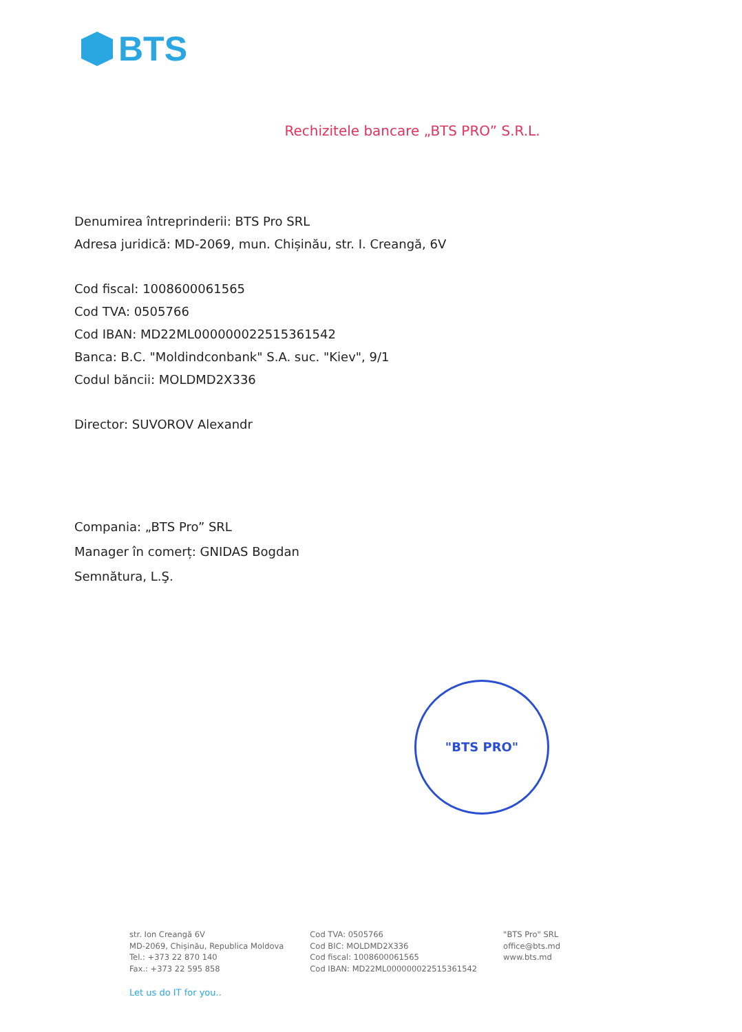BTS
Rechizitele bancare „BTS PRO” S.R.L.
Denumirea întreprinderii: BTS Pro SRL
Adresa juridică: MD-2069, mun. Chișinău, str. I. Creangă, 6V
Cod fiscal: 1008600061565
Cod TVA: 0505766
Cod IBAN: MD22ML000000022515361542
Banca: B.C. "Moldindconbank" S.A. suc. "Kiev", 9/1
Codul băncii: MOLDMD2X336
Director: SUVOROV Alexandr
Compania: „BTS Pro” SRL
Manager în comerț: GNIDAS Bogdan
Semnătura, L.Ş.
"BTS PRO"
str. Ion Creangă 6V
MD-2069, Chișinău, Republica Moldova
Tel.: +373 22 870 140
Fax.: +373 22 595 858
Cod TVA: 0505766
Cod BIC: MOLDMD2X336
Cod fiscal: 1008600061565
Cod IBAN: MD22ML000000022515361542
"BTS Pro" SRL
office@bts.md
www.bts.md
Let us do IT for you..